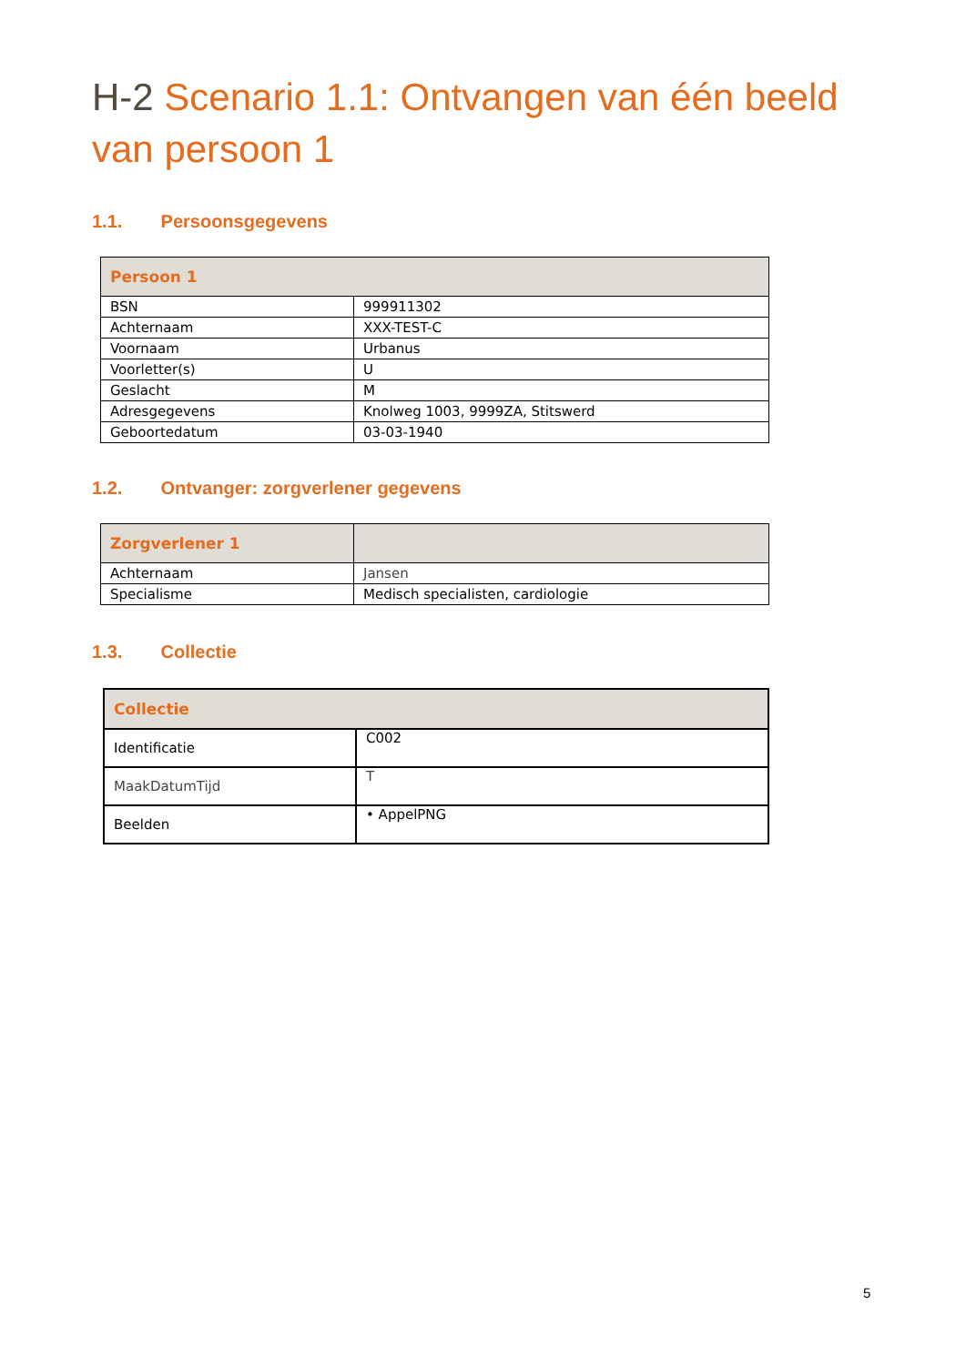H-2 Scenario 1.1: Ontvangen van één beeld van persoon 1
1.1. Persoonsgegevens
| Persoon 1 | |
| --- | --- |
| BSN | 999911302 |
| Achternaam | XXX-TEST-C |
| Voornaam | Urbanus |
| Voorletter(s) | U |
| Geslacht | M |
| Adresgegevens | Knolweg 1003, 9999ZA, Stitswerd |
| Geboortedatum | 03-03-1940 |
1.2. Ontvanger: zorgverlener gegevens
| Zorgverlener 1 | |
| --- | --- |
| Achternaam | Jansen |
| Specialisme | Medisch specialisten, cardiologie |
1.3. Collectie
| Collectie | |
| --- | --- |
| Identificatie | C002 |
| MaakDatumTijd | T |
| Beelden | • AppelPNG |
5